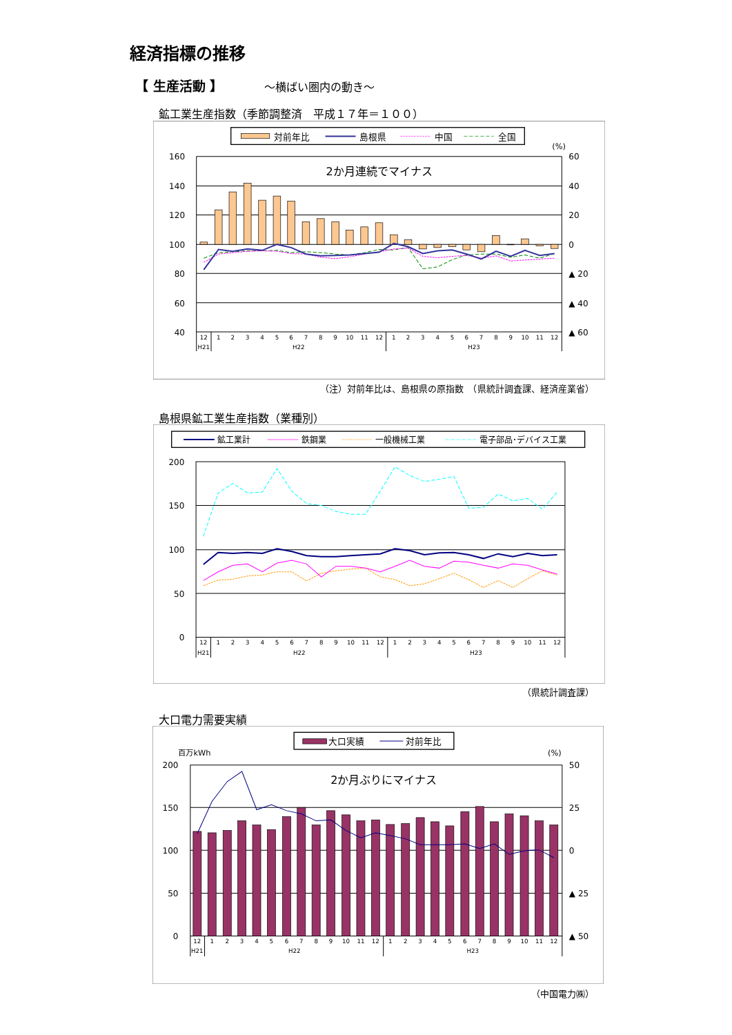経済指標の推移
【 生産活動 】 ～横ばい圏内の動き～
鉱工業生産指数（季節調整済　平成１７年＝１００）
対前年比
島根県
中国
全国
(%)
160
140
120
100
80
60
40
60
40
20
0
▲ 20
▲ 40
▲ 60
2か月連続でマイナス
12
1
2
3
4
5
6
7
8
9
10
11
12
1
2
3
4
5
6
7
8
9
10
11
12
H21
H22
H23
（注）対前年比は、島根県の原指数　（県統計調査課、経済産業省）
島根県鉱工業生産指数（業種別）
鉱工業計
鉄鋼業
一般機械工業
電子部品･デバイス工業
200
150
100
50
0
12
1
2
3
4
5
6
7
8
9
10
11
12
1
2
3
4
5
6
7
8
9
10
11
12
H21
H22
H23
（県統計調査課）
大口電力需要実績
大口実績
対前年比
百万kWh
(%)
200
150
100
50
0
50
25
0
▲ 25
▲ 50
2か月ぶりにマイナス
12
1
2
3
4
5
6
7
8
9
10
11
12
1
2
3
4
5
6
7
8
9
10
11
12
H21
H22
H23
（中国電力㈱）